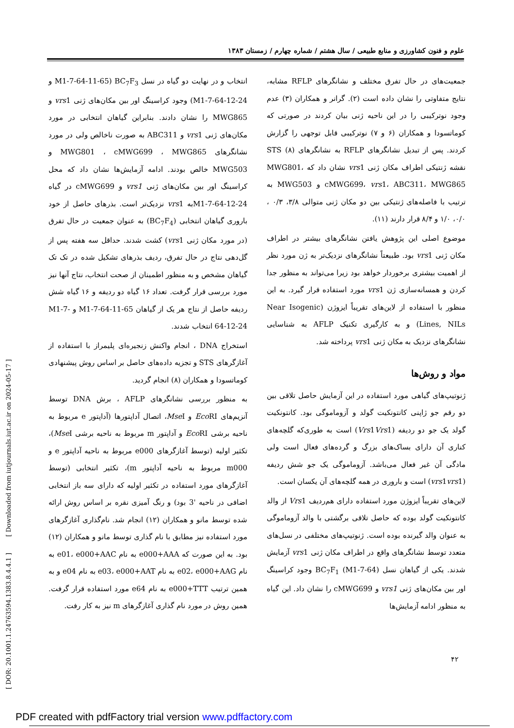علوم و فنون کشاورزی و منابع طبیعی / سال هشتم / شماره چهارم / زمستان ۱۳۸۳
جمعیت‌های در حال تفرق مختلف و نشانگرهای RFLP مشابه، نتایج متفاوتی را نشان داده است (۲). گرانر و همکاران (۳) عدم وجود نوترکیبی را در این ناحیه ژنی بیان کردند در صورتی که کوماتسودا و همکاران (۶ و ۷) نوترکیبی قابل توجهی را گزارش کردند. پس از تبدیل نشانگرهای RFLP به نشانگرهای STS (۸) نقشه ژنتیکی اطراف مکان ژنی vrs1 نشان داد که MWG801، cMWG699، vrs1، ABC311، MWG865 و MWG503 به ترتیب با فاصله‌های ژنتیکی بین دو مکان ژنی متوالی ۳/۸، ۰/۳ ، ۰/۰، ۱/۰ و ۸/۴ قرار دارند (۱۱).
موضوع اصلی این پژوهش یافتن نشانگرهای بیشتر در اطراف مکان ژنی vrs1 بود. طبیعتاً نشانگرهای نزدیک‌تر به ژن مورد نظر از اهمیت بیشتری برخوردار خواهد بود زیرا می‌تواند به منظور جدا کردن و همسانه‌سازی ژن vrs1 مورد استفاده قرار گیرد. به این منظور با استفاده از لاین‌های تقریباً ایزوژن (Near Isogenic Lines, NILs) و به کارگیری تکنیک AFLP به شناسایی نشانگرهای نزدیک به مکان ژنی vrs1 پرداخته شد.
مواد و روش‌ها
ژنوتیپ‌های گیاهی مورد استفاده در این آزمایش حاصل تلاقی بین دو رقم جو ژاپنی کانتونکیت گولد و آزوماموگی بود. کانتونکیت گولد یک جو دو ردیفه (Vrs1Vrs1) است به طوری‌که گلچه‌های کناری آن دارای بساک‌های بزرگ و گرده‌های فعال است ولی مادگی آن غیر فعال می‌باشد. آزوماموگی یک جو شش ردیفه (vrs1vrs1) است و باروری در همه گلچه‌های آن یکسان است.
لاین‌های تقریباً ایزوژن مورد استفاده دارای هم‌ردیف Vrs1 از والد کانتونکیت گولد بوده که حاصل تلاقی برگشتی با والد آزوماموگی به عنوان والد گیرنده بوده است. ژنوتیپ‌های مختلفی در نسل‌های متعدد توسط نشانگرهای واقع در اطراف مکان ژنی vrs1 آزمایش شدند. یکی از گیاهان نسل BC<sub>7</sub>F<sub>1</sub> (M1-7-64) وجود کراسینگ اور بین مکان‌های ژنی vrs1 و cMWG699 را نشان داد. این گیاه به منظور ادامه آزمایش‌ها
انتخاب و در نهایت دو گیاه در نسل BC<sub>7</sub>F<sub>3</sub> (M1-7-64-11-65 و M1-7-64-12-24) وجود کراسینگ اور بین مکان‌های ژنی vrs1 و MWG865 را نشان دادند. بنابراین گیاهان انتخابی در مورد مکان‌های ژنی vrs1 و ABC311 به صورت ناخالص ولی در مورد نشانگرهای MWG801 ، cMWG699 ، MWG865 و MWG503 خالص بودند. ادامه آزمایش‌ها نشان داد که محل کراسینگ اور بین مکان‌های ژنی vrs1 و cMWG699 در گیاه M1-7-64-12-24به vrs1 نزدیک‌تر است. بذرهای حاصل از خود باروری گیاهان انتخابی (BC<sub>7</sub>F<sub>4</sub>) به عنوان جمعیت در حال تفرق (در مورد مکان ژنی vrs1) کشت شدند. حداقل سه هفته پس از گل‌دهی نتاج در حال تفرق، ردیف بذرهای تشکیل شده در تک تک گیاهان مشخص و به منظور اطمینان از صحت انتخاب، نتاج آنها نیز مورد بررسی قرار گرفت. تعداد ۱۶ گیاه دو ردیفه و ۱۶ گیاه شش ردیفه حاصل از نتاج هر یک از گیاهان M1-7-64-11-65 و M1-7-64-12-24 انتخاب شدند.
استخراج DNA ، انجام واکنش زنجیره‌ای پلیمراز با استفاده از آغازگرهای STS و تجزیه داده‌های حاصل بر اساس روش پیشنهادی کوماتسودا و همکاران (۸) انجام گردید.
به منظور بررسی نشانگرهای AFLP ، برش DNA توسط آنزیم‌های Eco RI و Mse I، اتصال آداپتورها (آداپتور e مربوط به ناحیه برشی Eco RI و آداپتور m مربوط به ناحیه برشی Mse I)، تکثیر اولیه (توسط آغازگرهای e000 مربوط به ناحیه آداپتور e و m000 مربوط به ناحیه آداپتور m)، تکثیر انتخابی (توسط آغازگرهای مورد استفاده در تکثیر اولیه که دارای سه باز انتخابی اضافی در ناحیه '3 بود) و رنگ آمیزی نقره بر اساس روش ارائه شده توسط مانو و همکاران (۱۲) انجام شد. نام‌گذاری آغازگرهای مورد استفاده نیز مطابق با نام گذاری توسط مانو و همکاران (۱۲) بود. به این صورت که e000+AAA به نام e01، e000+AAC به نام e02، e000+AAG به نام e03، e000+AAT به نام e04 و به همین ترتیب e000+TTT به نام e64 مورد استفاده قرار گرفت. همین روش در مورد نام گذاری آغازگرهای m نیز به کار رفت.
[ DOR: 20.1001.1.24763594.1383.8.4.4.1 ] [ Downloaded from iutjournals.iut.ac.ir on 2024-05-17 ]
۴۲
PDF created with pdfFactory trial version www.pdffactory.com